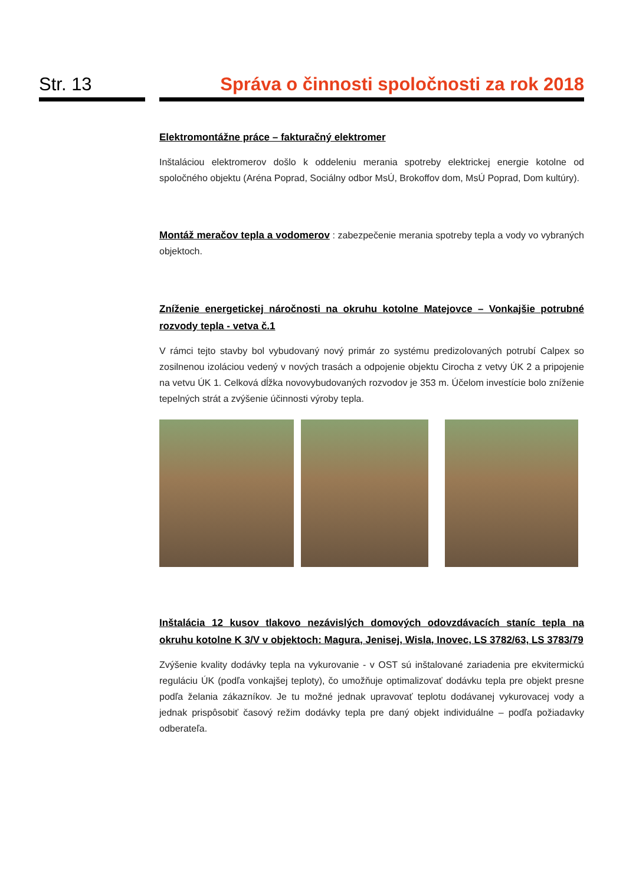Str. 13 Správa o činnosti spoločnosti za rok 2018
Elektromontážne práce – fakturačný elektromer
Inštaláciou elektromerov došlo k oddeleniu merania spotreby elektrickej energie kotolne od spoločného objektu (Aréna Poprad, Sociálny odbor MsÚ, Brokoffov dom, MsÚ Poprad, Dom kultúry).
Montáž meračov tepla a vodomerov : zabezpečenie merania spotreby tepla a vody vo vybraných objektoch.
Zníženie energetickej náročnosti na okruhu kotolne Matejovce – Vonkajšie potrubné rozvody tepla - vetva č.1
V rámci tejto stavby bol vybudovaný nový primár zo systému predizolovaných potrubí Calpex so zosilnenou izoláciou vedený v nových trasách a odpojenie objektu Cirocha z vetvy ÚK 2 a pripojenie na vetvu ÚK 1. Celková dĺžka novovybudovaných rozvodov je 353 m. Účelom investície bolo zníženie tepelných strát a zvýšenie účinnosti výroby tepla.
Inštalácia 12 kusov tlakovo nezávislých domových odovzdávacích staníc tepla na okruhu kotolne K 3/V v objektoch: Magura, Jenisej, Wisla, Inovec, LS 3782/63, LS 3783/79
Zvýšenie kvality dodávky tepla na vykurovanie - v OST sú inštalované zariadenia pre ekvitermickú reguláciu ÚK (podľa vonkajšej teploty), čo umožňuje optimalizovať dodávku tepla pre objekt presne podľa želania zákazníkov. Je tu možné jednak upravovať teplotu dodávanej vykurovacej vody a jednak prispôsobiť časový režim dodávky tepla pre daný objekt individuálne – podľa požiadavky odberateľa.